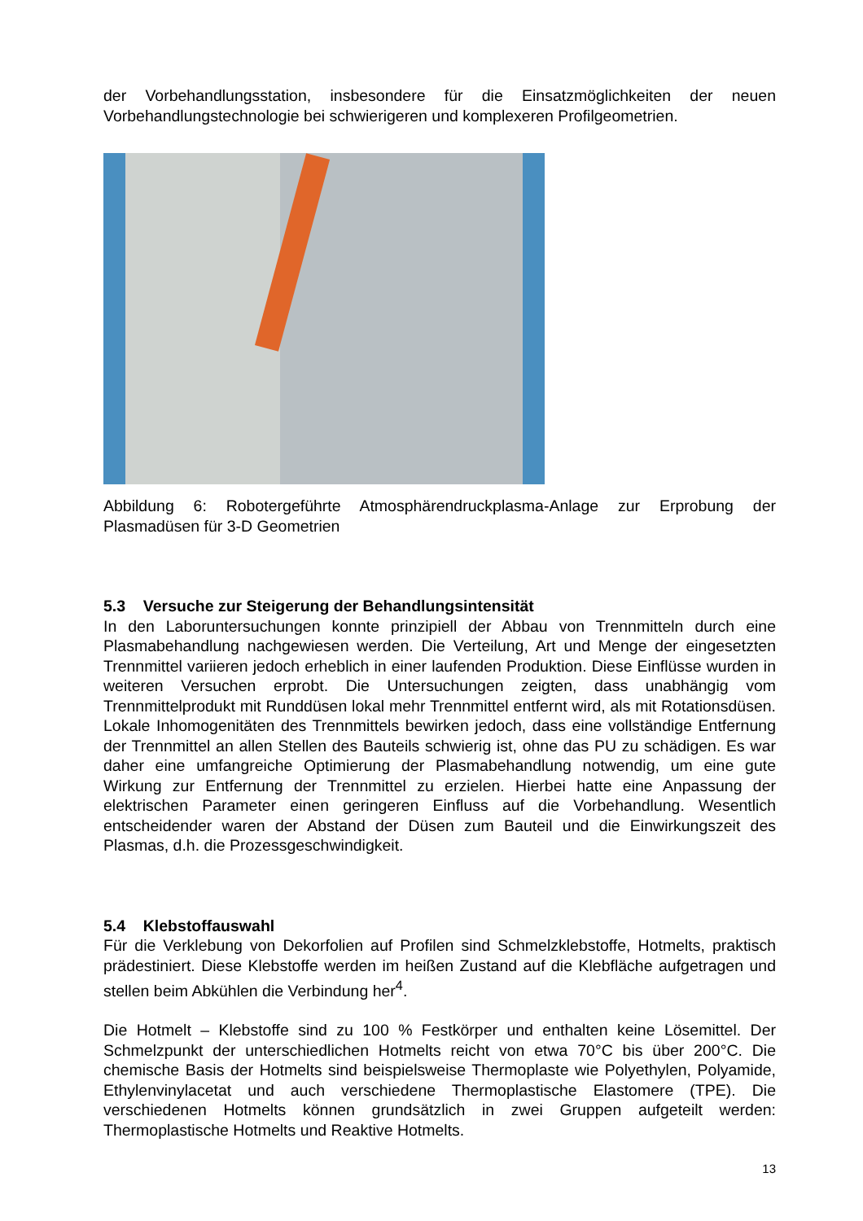der Vorbehandlungsstation, insbesondere für die Einsatzmöglichkeiten der neuen Vorbehandlungstechnologie bei schwierigeren und komplexeren Profilgeometrien.
Abbildung 6: Robotergeführte Atmosphärendruckplasma-Anlage zur Erprobung der Plasmadüsen für 3-D Geometrien
5.3 Versuche zur Steigerung der Behandlungsintensität
In den Laboruntersuchungen konnte prinzipiell der Abbau von Trennmitteln durch eine Plasmabehandlung nachgewiesen werden. Die Verteilung, Art und Menge der eingesetzten Trennmittel variieren jedoch erheblich in einer laufenden Produktion. Diese Einflüsse wurden in weiteren Versuchen erprobt. Die Untersuchungen zeigten, dass unabhängig vom Trennmittelprodukt mit Runddüsen lokal mehr Trennmittel entfernt wird, als mit Rotationsdüsen. Lokale Inhomogenitäten des Trennmittels bewirken jedoch, dass eine vollständige Entfernung der Trennmittel an allen Stellen des Bauteils schwierig ist, ohne das PU zu schädigen. Es war daher eine umfangreiche Optimierung der Plasmabehandlung notwendig, um eine gute Wirkung zur Entfernung der Trennmittel zu erzielen. Hierbei hatte eine Anpassung der elektrischen Parameter einen geringeren Einfluss auf die Vorbehandlung. Wesentlich entscheidender waren der Abstand der Düsen zum Bauteil und die Einwirkungszeit des Plasmas, d.h. die Prozessgeschwindigkeit.
5.4 Klebstoffauswahl
Für die Verklebung von Dekorfolien auf Profilen sind Schmelzklebstoffe, Hotmelts, praktisch prädestiniert. Diese Klebstoffe werden im heißen Zustand auf die Klebfläche aufgetragen und stellen beim Abkühlen die Verbindung her<sup>4</sup>.
Die Hotmelt – Klebstoffe sind zu 100 % Festkörper und enthalten keine Lösemittel. Der Schmelzpunkt der unterschiedlichen Hotmelts reicht von etwa 70°C bis über 200°C. Die chemische Basis der Hotmelts sind beispielsweise Thermoplaste wie Polyethylen, Polyamide, Ethylenvinylacetat und auch verschiedene Thermoplastische Elastomere (TPE). Die verschiedenen Hotmelts können grundsätzlich in zwei Gruppen aufgeteilt werden: Thermoplastische Hotmelts und Reaktive Hotmelts.
13